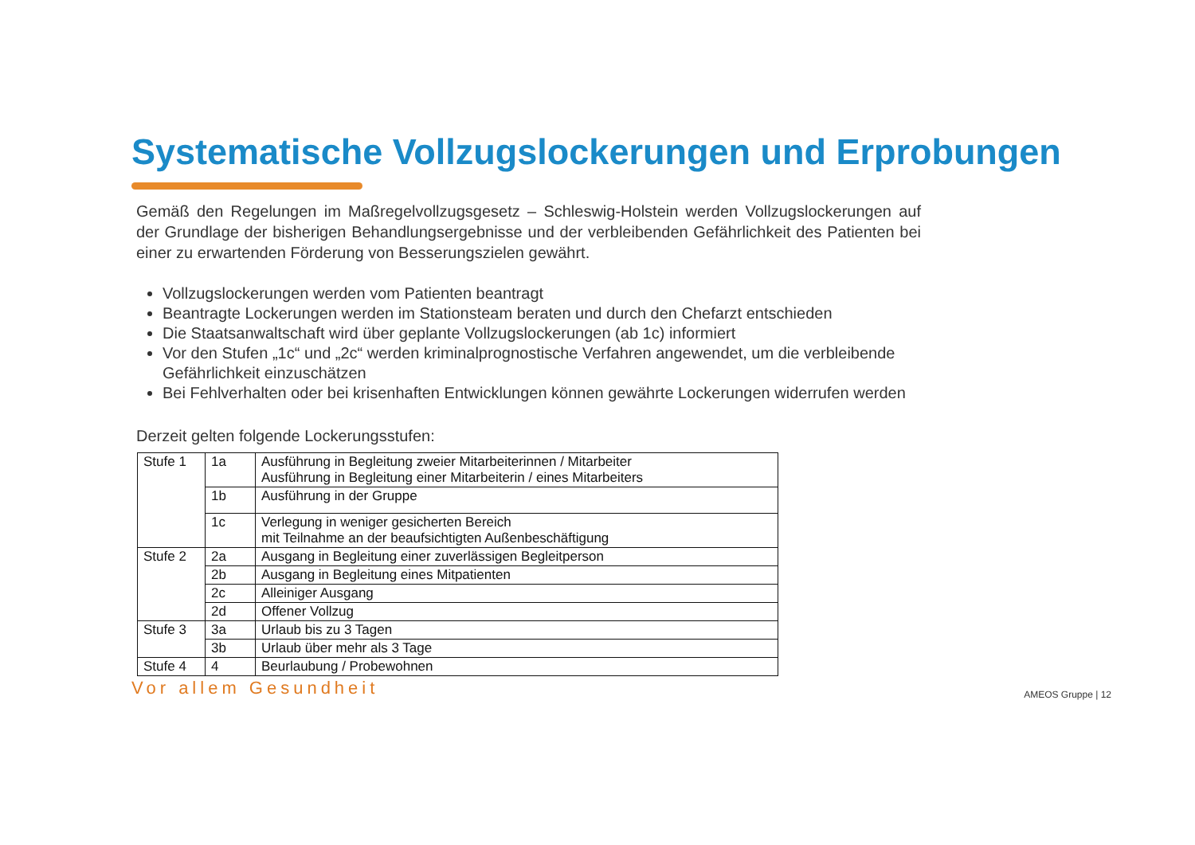Systematische Vollzugslockerungen und Erprobungen
Gemäß den Regelungen im Maßregelvollzugsgesetz – Schleswig-Holstein werden Vollzugslockerungen auf der Grundlage der bisherigen Behandlungsergebnisse und der verbleibenden Gefährlichkeit des Patienten bei einer zu erwartenden Förderung von Besserungszielen gewährt.
Vollzugslockerungen werden vom Patienten beantragt
Beantragte Lockerungen werden im Stationsteam beraten und durch den Chefarzt entschieden
Die Staatsanwaltschaft wird über geplante Vollzugslockerungen (ab 1c) informiert
Vor den Stufen „1c“ und „2c“ werden kriminalprognostische Verfahren angewendet, um die verbleibende Gefährlichkeit einzuschätzen
Bei Fehlverhalten oder bei krisenhaften Entwicklungen können gewährte Lockerungen widerrufen werden
Derzeit gelten folgende Lockerungsstufen:
| Stufe 1 | 1a | Ausführung in Begleitung zweier Mitarbeiterinnen / Mitarbeiter Ausführung in Begleitung einer Mitarbeiterin / eines Mitarbeiters |
| | 1b | Ausführung in der Gruppe |
| | 1c | Verlegung in weniger gesicherten Bereich mit Teilnahme an der beaufsichtigten Außenbeschäftigung |
| Stufe 2 | 2a | Ausgang in Begleitung einer zuverlässigen Begleitperson |
| | 2b | Ausgang in Begleitung eines Mitpatienten |
| | 2c | Alleiniger Ausgang |
| | 2d | Offener Vollzug |
| Stufe 3 | 3a | Urlaub bis zu 3 Tagen |
| | 3b | Urlaub über mehr als 3 Tage |
| Stufe 4 | 4 | Beurlaubung / Probewohnen |
Vor allem Gesundheit AMEOS Gruppe | 12